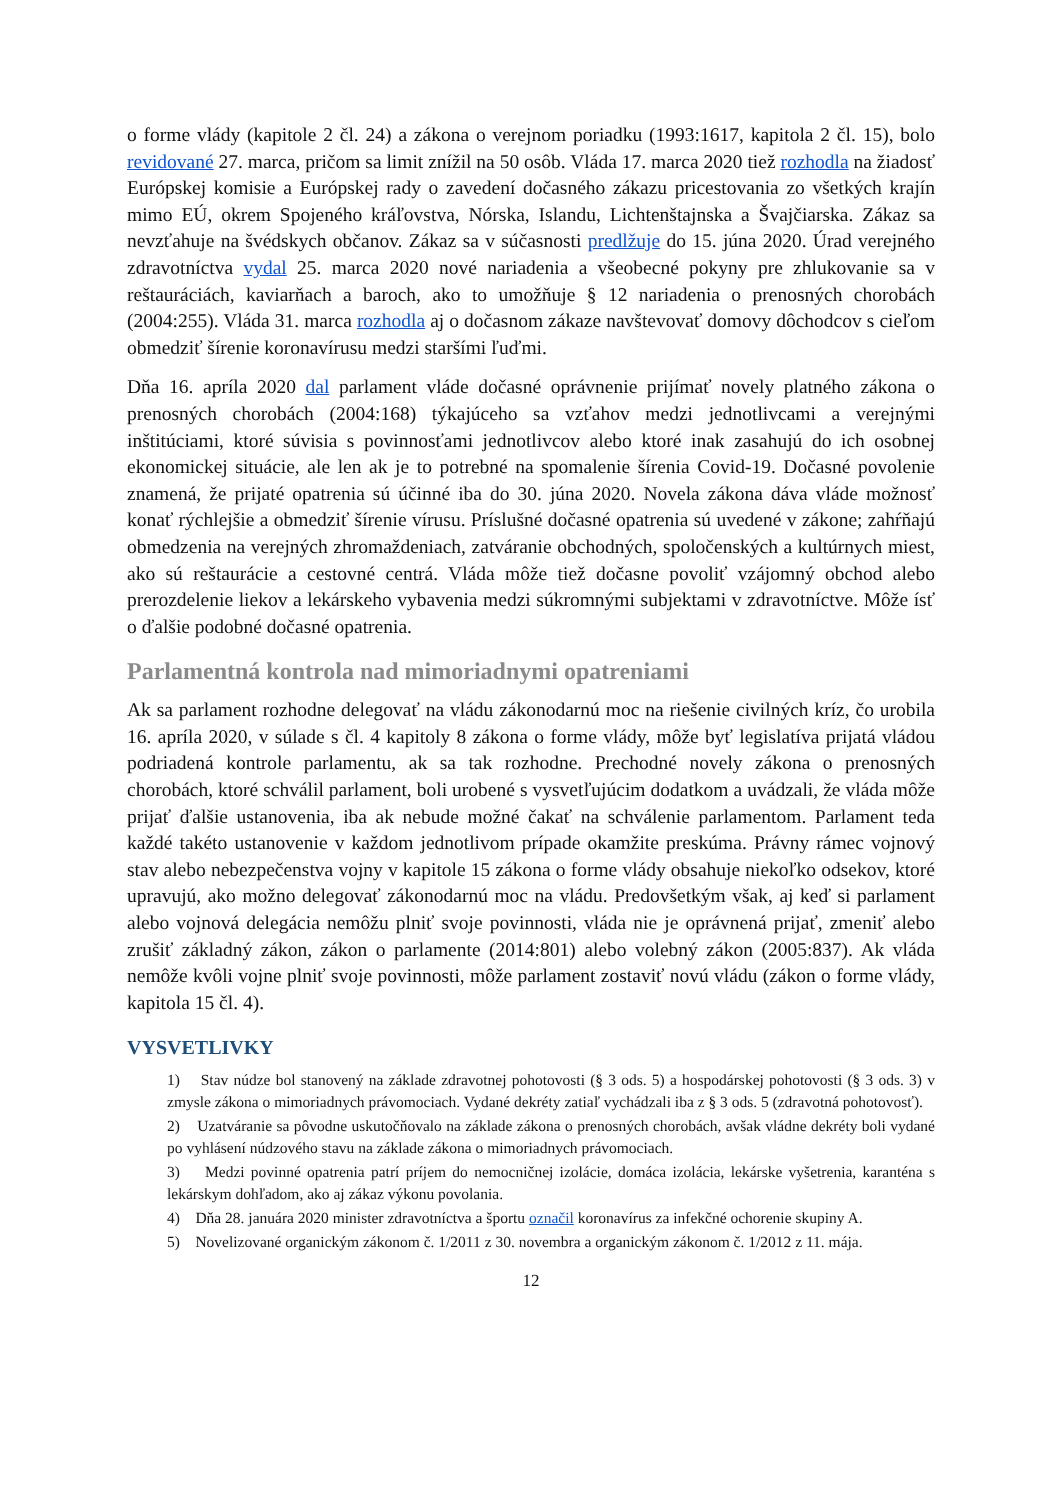o forme vlády (kapitole 2 čl. 24) a zákona o verejnom poriadku (1993:1617, kapitola 2 čl. 15), bolo revidované 27. marca, pričom sa limit znížil na 50 osôb. Vláda 17. marca 2020 tiež rozhodla na žiadosť Európskej komisie a Európskej rady o zavedení dočasného zákazu pricestovania zo všetkých krajín mimo EÚ, okrem Spojeného kráľovstva, Nórska, Islandu, Lichtenštajnska a Švajčiarska. Zákaz sa nevzťahuje na švédskych občanov. Zákaz sa v súčasnosti predlžuje do 15. júna 2020. Úrad verejného zdravotníctva vydal 25. marca 2020 nové nariadenia a všeobecné pokyny pre zhlukovanie sa v reštauráciách, kaviarňach a baroch, ako to umožňuje § 12 nariadenia o prenosných chorobách (2004:255). Vláda 31. marca rozhodla aj o dočasnom zákaze navštevovať domovy dôchodcov s cieľom obmedziť šírenie koronavírusu medzi staršími ľuďmi.
Dňa 16. apríla 2020 dal parlament vláde dočasné oprávnenie prijímať novely platného zákona o prenosných chorobách (2004:168) týkajúceho sa vzťahov medzi jednotlivcami a verejnými inštitúciami, ktoré súvisia s povinnosťami jednotlivcov alebo ktoré inak zasahujú do ich osobnej ekonomickej situácie, ale len ak je to potrebné na spomalenie šírenia Covid-19. Dočasné povolenie znamená, že prijaté opatrenia sú účinné iba do 30. júna 2020. Novela zákona dáva vláde možnosť konať rýchlejšie a obmedziť šírenie vírusu. Príslušné dočasné opatrenia sú uvedené v zákone; zahŕňajú obmedzenia na verejných zhromaždeniach, zatváranie obchodných, spoločenských a kultúrnych miest, ako sú reštaurácie a cestovné centrá. Vláda môže tiež dočasne povoliť vzájomný obchod alebo prerozdelenie liekov a lekárskeho vybavenia medzi súkromnými subjektami v zdravotníctve. Môže ísť o ďalšie podobné dočasné opatrenia.
Parlamentná kontrola nad mimoriadnymi opatreniami
Ak sa parlament rozhodne delegovať na vládu zákonodarnú moc na riešenie civilných kríz, čo urobila 16. apríla 2020, v súlade s čl. 4 kapitoly 8 zákona o forme vlády, môže byť legislatíva prijatá vládou podriadená kontrole parlamentu, ak sa tak rozhodne. Prechodné novely zákona o prenosných chorobách, ktoré schválil parlament, boli urobené s vysvetľujúcim dodatkom a uvádzali, že vláda môže prijať ďalšie ustanovenia, iba ak nebude možné čakať na schválenie parlamentom. Parlament teda každé takéto ustanovenie v každom jednotlivom prípade okamžite preskúma. Právny rámec vojnový stav alebo nebezpečenstva vojny v kapitole 15 zákona o forme vlády obsahuje niekoľko odsekov, ktoré upravujú, ako možno delegovať zákonodarnú moc na vládu. Predovšetkým však, aj keď si parlament alebo vojnová delegácia nemôžu plniť svoje povinnosti, vláda nie je oprávnená prijať, zmeniť alebo zrušiť základný zákon, zákon o parlamente (2014:801) alebo volebný zákon (2005:837). Ak vláda nemôže kvôli vojne plniť svoje povinnosti, môže parlament zostaviť novú vládu (zákon o forme vlády, kapitola 15 čl. 4).
VYSVETLIVKY
1) Stav núdze bol stanovený na základe zdravotnej pohotovosti (§ 3 ods. 5) a hospodárskej pohotovosti (§ 3 ods. 3) v zmysle zákona o mimoriadnych právomociach. Vydané dekréty zatiaľ vychádzali iba z § 3 ods. 5 (zdravotná pohotovosť).
2) Uzatváranie sa pôvodne uskutočňovalo na základe zákona o prenosných chorobách, avšak vládne dekréty boli vydané po vyhlásení núdzového stavu na základe zákona o mimoriadnych právomociach.
3) Medzi povinné opatrenia patrí príjem do nemocničnej izolácie, domáca izolácia, lekárske vyšetrenia, karanténa s lekárskym dohľadom, ako aj zákaz výkonu povolania.
4) Dňa 28. januára 2020 minister zdravotníctva a športu označil koronavírus za infekčné ochorenie skupiny A.
5) Novelizované organickým zákonom č. 1/2011 z 30. novembra a organickým zákonom č. 1/2012 z 11. mája.
12